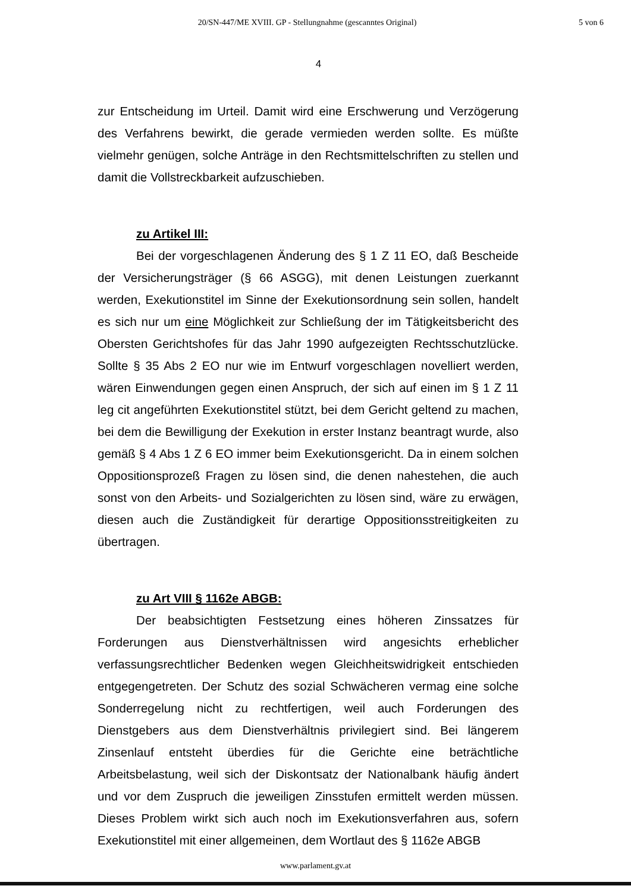20/SN-447/ME XVIII. GP - Stellungnahme (gescanntes Original)
5 von 6
4
zur Entscheidung im Urteil. Damit wird eine Erschwerung und Verzögerung des Verfahrens bewirkt, die gerade vermieden werden sollte. Es müßte vielmehr genügen, solche Anträge in den Rechtsmittelschriften zu stellen und damit die Vollstreckbarkeit aufzuschieben.
zu Artikel III:
Bei der vorgeschlagenen Änderung des § 1 Z 11 EO, daß Bescheide der Versicherungsträger (§ 66 ASGG), mit denen Leistungen zuerkannt werden, Exekutionstitel im Sinne der Exekutionsordnung sein sollen, handelt es sich nur um eine Möglichkeit zur Schließung der im Tätigkeitsbericht des Obersten Gerichtshofes für das Jahr 1990 aufgezeigten Rechtsschutzlücke. Sollte § 35 Abs 2 EO nur wie im Entwurf vorgeschlagen novelliert werden, wären Einwendungen gegen einen Anspruch, der sich auf einen im § 1 Z 11 leg cit angeführten Exekutionstitel stützt, bei dem Gericht geltend zu machen, bei dem die Bewilligung der Exekution in erster Instanz beantragt wurde, also gemäß § 4 Abs 1 Z 6 EO immer beim Exekutionsgericht. Da in einem solchen Oppositionsprozeß Fragen zu lösen sind, die denen nahestehen, die auch sonst von den Arbeits- und Sozialgerichten zu lösen sind, wäre zu erwägen, diesen auch die Zuständigkeit für derartige Oppositionsstreitigkeiten zu übertragen.
zu Art VIII § 1162e ABGB:
Der beabsichtigten Festsetzung eines höheren Zinssatzes für Forderungen aus Dienstverhältnissen wird angesichts erheblicher verfassungsrechtlicher Bedenken wegen Gleichheitswidrigkeit entschieden entgegengetreten. Der Schutz des sozial Schwächeren vermag eine solche Sonderregelung nicht zu rechtfertigen, weil auch Forderungen des Dienstgebers aus dem Dienstverhältnis privilegiert sind. Bei längerem Zinsenlauf entsteht überdies für die Gerichte eine beträchtliche Arbeitsbelastung, weil sich der Diskontsatz der Nationalbank häufig ändert und vor dem Zuspruch die jeweiligen Zinsstufen ermittelt werden müssen. Dieses Problem wirkt sich auch noch im Exekutionsverfahren aus, sofern Exekutionstitel mit einer allgemeinen, dem Wortlaut des § 1162e ABGB
www.parlament.gv.at